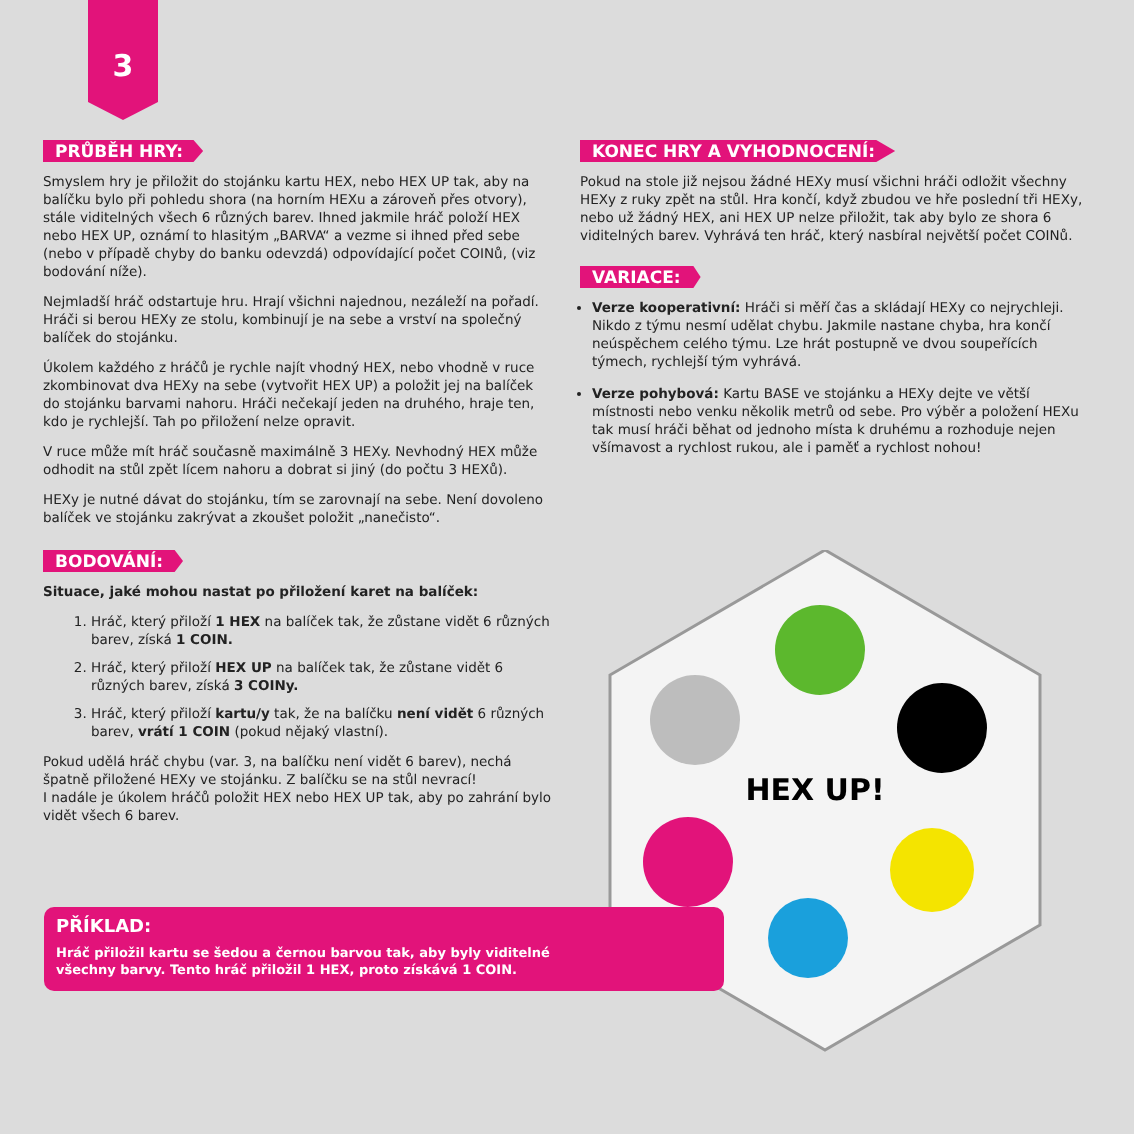3
PRŮBĚH HRY:
Smyslem hry je přiložit do stojánku kartu HEX, nebo HEX UP tak, aby na balíčku bylo při pohledu shora (na horním HEXu a zároveň přes otvory), stále viditelných všech 6 různých barev. Ihned jakmile hráč položí HEX nebo HEX UP, oznámí to hlasitým „BARVA“ a vezme si ihned před sebe (nebo v případě chyby do banku odevzdá) odpovídající počet COINů, (viz bodování níže).
Nejmladší hráč odstartuje hru. Hrají všichni najednou, nezáleží na pořadí. Hráči si berou HEXy ze stolu, kombinují je na sebe a vrství na společný balíček do stojánku.
Úkolem každého z hráčů je rychle najít vhodný HEX, nebo vhodně v ruce zkombinovat dva HEXy na sebe (vytvořit HEX UP) a položit jej na balíček do stojánku barvami nahoru. Hráči nečekají jeden na druhého, hraje ten, kdo je rychlejší. Tah po přiložení nelze opravit.
V ruce může mít hráč současně maximálně 3 HEXy. Nevhodný HEX může odhodit na stůl zpět lícem nahoru a dobrat si jiný (do počtu 3 HEXů).
HEXy je nutné dávat do stojánku, tím se zarovnají na sebe. Není dovoleno balíček ve stojánku zakrývat a zkoušet položit „nanečisto“.
BODOVÁNÍ:
Situace, jaké mohou nastat po přiložení karet na balíček:
1. Hráč, který přiloží 1 HEX na balíček tak, že zůstane vidět 6 různých barev, získá 1 COIN.
2. Hráč, který přiloží HEX UP na balíček tak, že zůstane vidět 6 různých barev, získá 3 COINy.
3. Hráč, který přiloží kartu/y tak, že na balíčku není vidět 6 různých barev, vrátí 1 COIN (pokud nějaký vlastní).
Pokud udělá hráč chybu (var. 3, na balíčku není vidět 6 barev), nechá špatně přiložené HEXy ve stojánku. Z balíčku se na stůl nevrací!
I nadále je úkolem hráčů položit HEX nebo HEX UP tak, aby po zahrání bylo vidět všech 6 barev.
KONEC HRY A VYHODNOCENÍ:
Pokud na stole již nejsou žádné HEXy musí všichni hráči odložit všechny HEXy z ruky zpět na stůl. Hra končí, když zbudou ve hře poslední tři HEXy, nebo už žádný HEX, ani HEX UP nelze přiložit, tak aby bylo ze shora 6 viditelných barev. Vyhrává ten hráč, který nasbíral největší počet COINů.
VARIACE:
Verze kooperativní: Hráči si měří čas a skládají HEXy co nejrychleji. Nikdo z týmu nesmí udělat chybu. Jakmile nastane chyba, hra končí neúspěchem celého týmu. Lze hrát postupně ve dvou soupeřících týmech, rychlejší tým vyhrává.
Verze pohybová: Kartu BASE ve stojánku a HEXy dejte ve větší místnosti nebo venku několik metrů od sebe. Pro výběr a položení HEXu tak musí hráči běhat od jednoho místa k druhému a rozhoduje nejen všímavost a rychlost rukou, ale i paměť a rychlost nohou!
HEX UP!
PŘÍKLAD:
Hráč přiložil kartu se šedou a černou barvou tak, aby byly viditelné
všechny barvy. Tento hráč přiložil 1 HEX, proto získává 1 COIN.